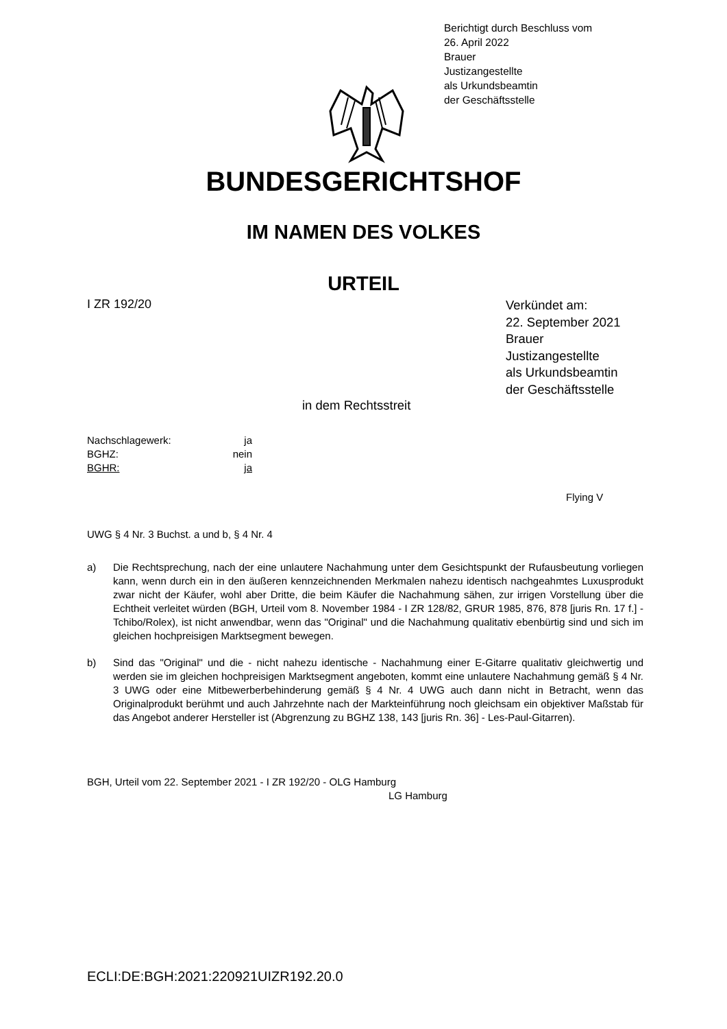Berichtigt durch Beschluss vom
26. April 2022
Brauer
Justizangestellte
als Urkundsbeamtin
der Geschäftsstelle
BUNDESGERICHTSHOF
IM NAMEN DES VOLKES
URTEIL
I ZR 192/20
Verkündet am:
22. September 2021
Brauer
Justizangestellte
als Urkundsbeamtin
der Geschäftsstelle
in dem Rechtsstreit
Nachschlagewerk: ja
BGHZ: nein
BGHR: ja
Flying V
UWG § 4 Nr. 3 Buchst. a und b, § 4 Nr. 4
a) Die Rechtsprechung, nach der eine unlautere Nachahmung unter dem Gesichtspunkt der Rufausbeutung vorliegen kann, wenn durch ein in den äußeren kennzeichnenden Merkmalen nahezu identisch nachgeahmtes Luxusprodukt zwar nicht der Käufer, wohl aber Dritte, die beim Käufer die Nachahmung sähen, zur irrigen Vorstellung über die Echtheit verleitet würden (BGH, Urteil vom 8. November 1984 - I ZR 128/82, GRUR 1985, 876, 878 [juris Rn. 17 f.] - Tchibo/Rolex), ist nicht anwendbar, wenn das "Original" und die Nachahmung qualitativ ebenbürtig sind und sich im gleichen hochpreisigen Marktsegment bewegen.
b) Sind das "Original" und die - nicht nahezu identische - Nachahmung einer E-Gitarre qualitativ gleichwertig und werden sie im gleichen hochpreisigen Marktsegment angeboten, kommt eine unlautere Nachahmung gemäß § 4 Nr. 3 UWG oder eine Mitbewerberbehinderung gemäß § 4 Nr. 4 UWG auch dann nicht in Betracht, wenn das Originalprodukt berühmt und auch Jahrzehnte nach der Markteinführung noch gleichsam ein objektiver Maßstab für das Angebot anderer Hersteller ist (Abgrenzung zu BGHZ 138, 143 [juris Rn. 36] - Les-Paul-Gitarren).
BGH, Urteil vom 22. September 2021 - I ZR 192/20 - OLG Hamburg
LG Hamburg
ECLI:DE:BGH:2021:220921UIZR192.20.0